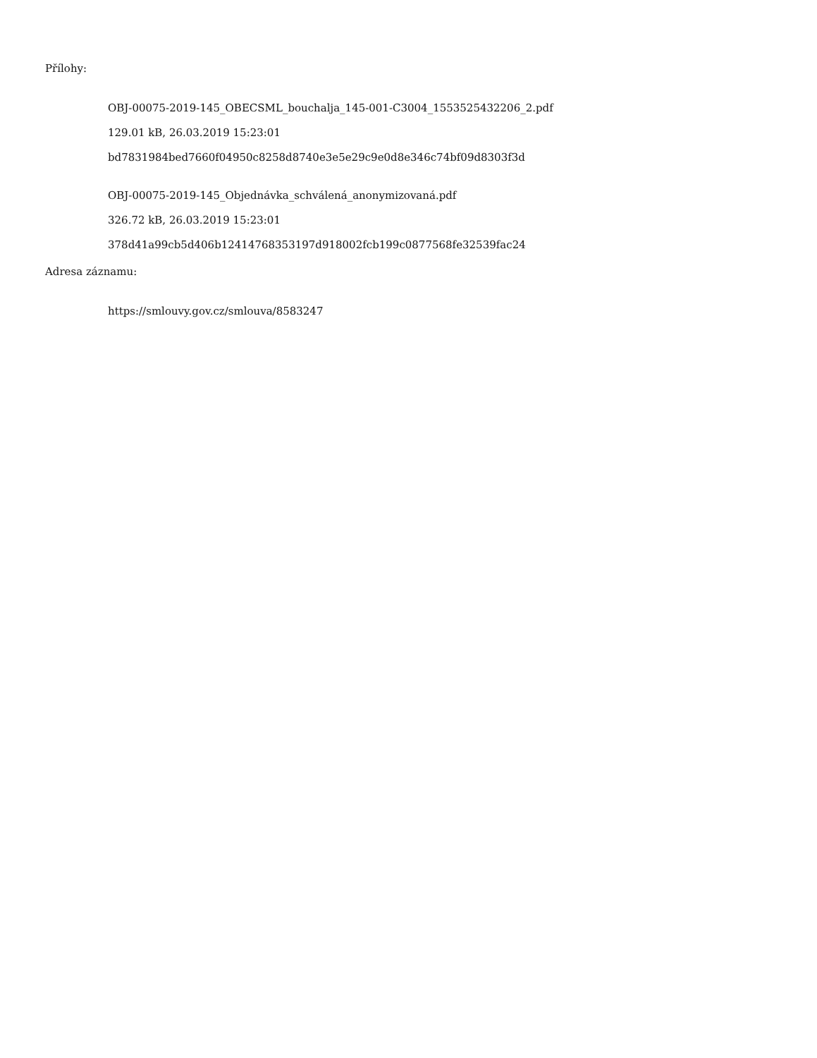Přílohy:
OBJ-00075-2019-145_OBECSML_bouchalja_145-001-C3004_1553525432206_2.pdf
129.01 kB, 26.03.2019 15:23:01
bd7831984bed7660f04950c8258d8740e3e5e29c9e0d8e346c74bf09d8303f3d
OBJ-00075-2019-145_Objednávka_schválená_anonymizovaná.pdf
326.72 kB, 26.03.2019 15:23:01
378d41a99cb5d406b12414768353197d918002fcb199c0877568fe32539fac24
Adresa záznamu:
https://smlouvy.gov.cz/smlouva/8583247